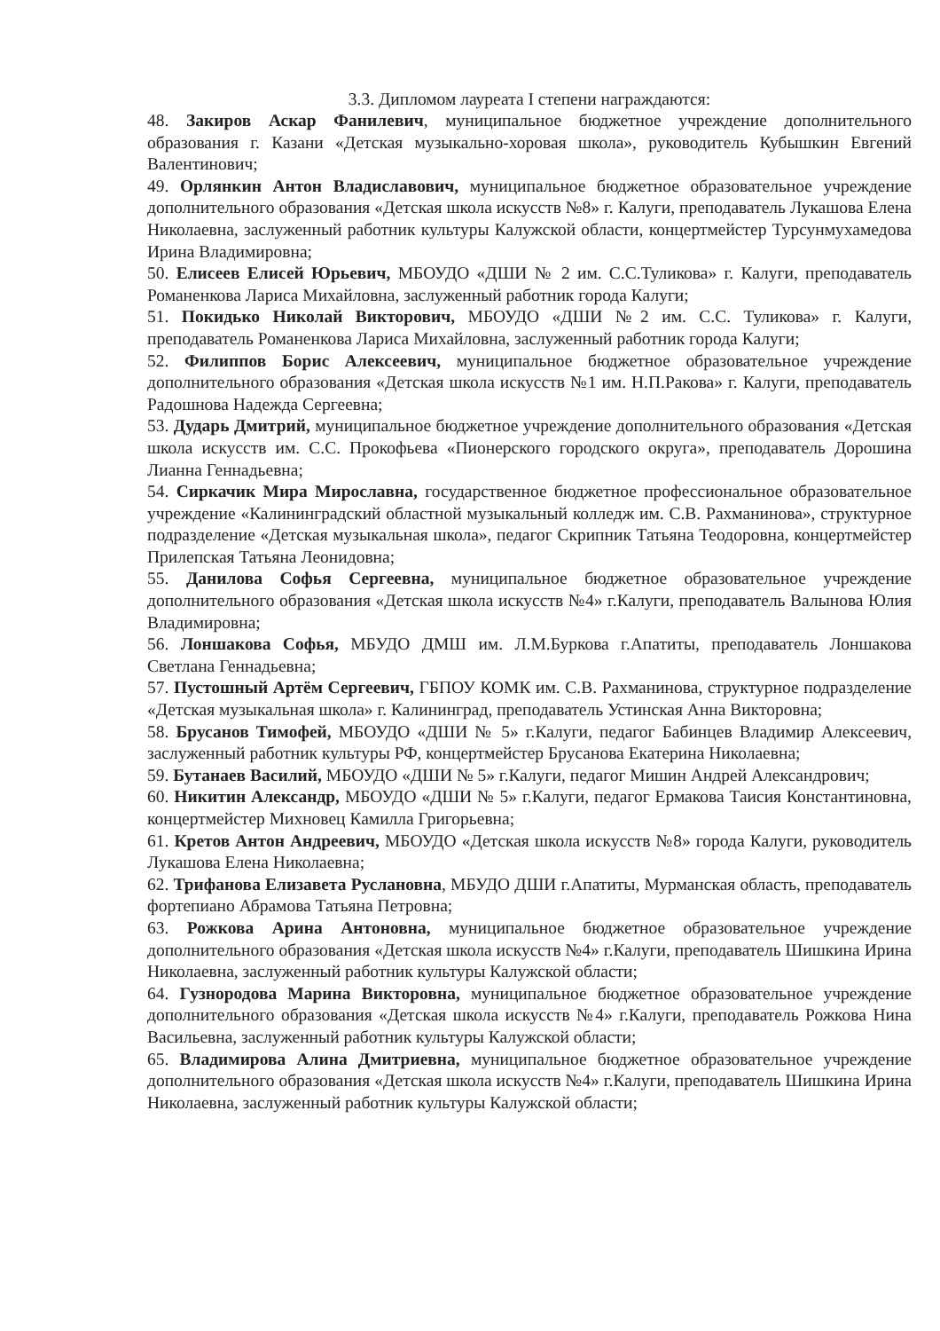3.3. Дипломом лауреата I степени награждаются:
48. Закиров Аскар Фанилевич, муниципальное бюджетное учреждение дополнительного образования г. Казани «Детская музыкально-хоровая школа», руководитель Кубышкин Евгений Валентинович;
49. Орлянкин Антон Владиславович, муниципальное бюджетное образовательное учреждение дополнительного образования «Детская школа искусств №8» г. Калуги, преподаватель Лукашова Елена Николаевна, заслуженный работник культуры Калужской области, концертмейстер Турсунмухамедова Ирина Владимировна;
50. Елисеев Елисей Юрьевич, МБОУДО «ДШИ № 2 им. С.С.Туликова» г. Калуги, преподаватель Романенкова Лариса Михайловна, заслуженный работник города Калуги;
51. Покидько Николай Викторович, МБОУДО «ДШИ №2 им. С.С. Туликова» г. Калуги, преподаватель Романенкова Лариса Михайловна, заслуженный работник города Калуги;
52. Филиппов Борис Алексеевич, муниципальное бюджетное образовательное учреждение дополнительного образования «Детская школа искусств №1 им. Н.П.Ракова» г. Калуги, преподаватель Радошнова Надежда Сергеевна;
53. Дударь Дмитрий, муниципальное бюджетное учреждение дополнительного образования «Детская школа искусств им. С.С. Прокофьева «Пионерского городского округа», преподаватель Дорошина Лианна Геннадьевна;
54. Сиркачик Мира Мирославна, государственное бюджетное профессиональное образовательное учреждение «Калининградский областной музыкальный колледж им. С.В. Рахманинова», структурное подразделение «Детская музыкальная школа», педагог Скрипник Татьяна Теодоровна, концертмейстер Прилепская Татьяна Леонидовна;
55. Данилова Софья Сергеевна, муниципальное бюджетное образовательное учреждение дополнительного образования «Детская школа искусств №4» г.Калуги, преподаватель Валынова Юлия Владимировна;
56. Лоншакова Софья, МБУДО ДМШ им. Л.М.Буркова г.Апатиты, преподаватель Лоншакова Светлана Геннадьевна;
57. Пустошный Артём Сергеевич, ГБПОУ КОМК им. С.В. Рахманинова, структурное подразделение «Детская музыкальная школа» г. Калининград, преподаватель Устинская Анна Викторовна;
58. Брусанов Тимофей, МБОУДО «ДШИ № 5» г.Калуги, педагог Бабинцев Владимир Алексеевич, заслуженный работник культуры РФ, концертмейстер Брусанова Екатерина Николаевна;
59. Бутанаев Василий, МБОУДО «ДШИ № 5» г.Калуги, педагог Мишин Андрей Александрович;
60. Никитин Александр, МБОУДО «ДШИ № 5» г.Калуги, педагог Ермакова Таисия Константиновна, концертмейстер Михновец Камилла Григорьевна;
61. Кретов Антон Андреевич, МБОУДО «Детская школа искусств №8» города Калуги, руководитель Лукашова Елена Николаевна;
62. Трифанова Елизавета Руслановна, МБУДО ДШИ г.Апатиты, Мурманская область, преподаватель фортепиано Абрамова Татьяна Петровна;
63. Рожкова Арина Антоновна, муниципальное бюджетное образовательное учреждение дополнительного образования «Детская школа искусств №4» г.Калуги, преподаватель Шишкина Ирина Николаевна, заслуженный работник культуры Калужской области;
64. Гузнородова Марина Викторовна, муниципальное бюджетное образовательное учреждение дополнительного образования «Детская школа искусств №4» г.Калуги, преподаватель Рожкова Нина Васильевна, заслуженный работник культуры Калужской области;
65. Владимирова Алина Дмитриевна, муниципальное бюджетное образовательное учреждение дополнительного образования «Детская школа искусств №4» г.Калуги, преподаватель Шишкина Ирина Николаевна, заслуженный работник культуры Калужской области;